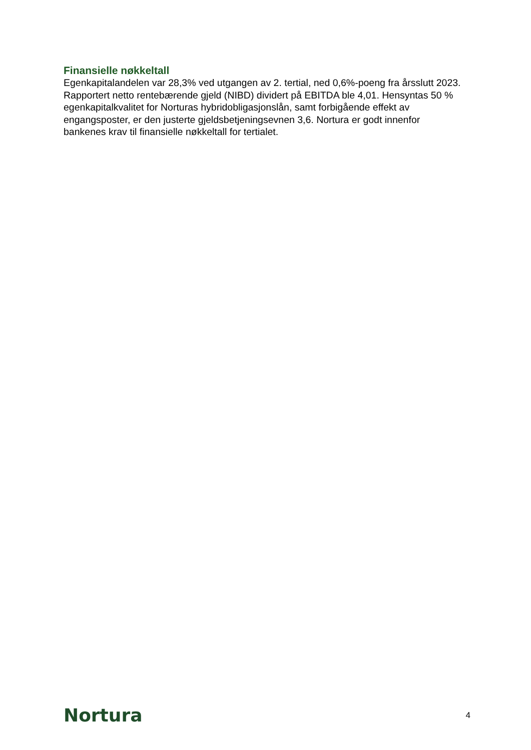Finansielle nøkkeltall
Egenkapitalandelen var 28,3% ved utgangen av 2. tertial, ned 0,6%-poeng fra årsslutt 2023. Rapportert netto rentebærende gjeld (NIBD) dividert på EBITDA ble 4,01. Hensyntas 50 % egenkapitalkvalitet for Norturas hybridobligasjonslån, samt forbigående effekt av engangsposter, er den justerte gjeldsbetjeningsevnen 3,6. Nortura er godt innenfor bankenes krav til finansielle nøkkeltall for tertialet.
Nortura 4